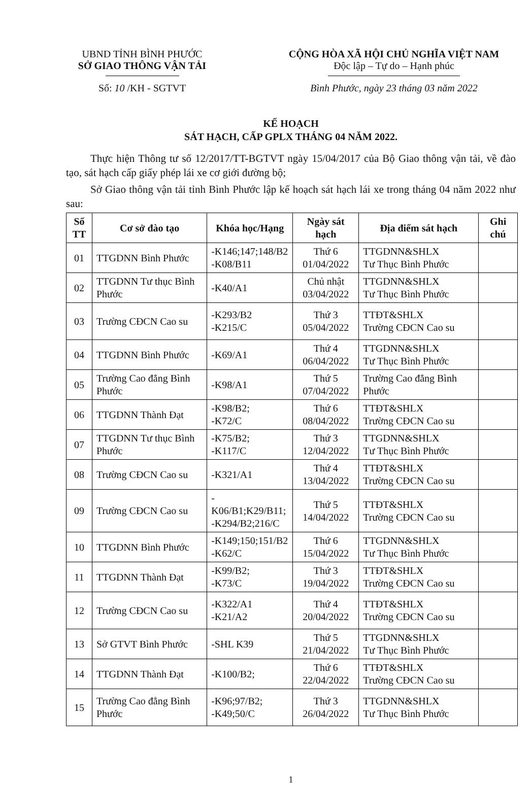UBND TỈNH BÌNH PHƯỚC
SỞ GIAO THÔNG VẬN TẢI
Số: 10 /KH - SGTVT
CỘNG HÒA XÃ HỘI CHỦ NGHĨA VIỆT NAM
Độc lập – Tự do – Hạnh phúc
Bình Phước, ngày 23 tháng 03 năm 2022
KẾ HOẠCH
SÁT HẠCH, CẤP GPLX THÁNG 04 NĂM 2022.
Thực hiện Thông tư số 12/2017/TT-BGTVT ngày 15/04/2017 của Bộ Giao thông vận tải, về đào tạo, sát hạch cấp giấy phép lái xe cơ giới đường bộ;
Sở Giao thông vận tải tỉnh Bình Phước lập kế hoạch sát hạch lái xe trong tháng 04 năm 2022 như sau:
| Số TT | Cơ sở đào tạo | Khóa học/Hạng | Ngày sát hạch | Địa điểm sát hạch | Ghi chú |
| --- | --- | --- | --- | --- | --- |
| 01 | TTGDNN Bình Phước | -K146;147;148/B2 -K08/B11 | Thứ 6 01/04/2022 | TTGDNN&SHLX Tư Thục Bình Phước | |
| 02 | TTGDNN Tư thục Bình Phước | -K40/A1 | Chủ nhật 03/04/2022 | TTGDNN&SHLX Tư Thục Bình Phước | |
| 03 | Trường CĐCN Cao su | -K293/B2 -K215/C | Thứ 3 05/04/2022 | TTĐT&SHLX Trường CĐCN Cao su | |
| 04 | TTGDNN Bình Phước | -K69/A1 | Thứ 4 06/04/2022 | TTGDNN&SHLX Tư Thục Bình Phước | |
| 05 | Trường Cao đẳng Bình Phước | -K98/A1 | Thứ 5 07/04/2022 | Trường Cao đẳng Bình Phước | |
| 06 | TTGDNN Thành Đạt | -K98/B2; -K72/C | Thứ 6 08/04/2022 | TTĐT&SHLX Trường CĐCN Cao su | |
| 07 | TTGDNN Tư thục Bình Phước | -K75/B2; -K117/C | Thứ 3 12/04/2022 | TTGDNN&SHLX Tư Thục Bình Phước | |
| 08 | Trường CĐCN Cao su | -K321/A1 | Thứ 4 13/04/2022 | TTĐT&SHLX Trường CĐCN Cao su | |
| 09 | Trường CĐCN Cao su | -K06/B1;K29/B11; -K294/B2;216/C | Thứ 5 14/04/2022 | TTĐT&SHLX Trường CĐCN Cao su | |
| 10 | TTGDNN Bình Phước | -K149;150;151/B2 -K62/C | Thứ 6 15/04/2022 | TTGDNN&SHLX Tư Thục Bình Phước | |
| 11 | TTGDNN Thành Đạt | -K99/B2; -K73/C | Thứ 3 19/04/2022 | TTĐT&SHLX Trường CĐCN Cao su | |
| 12 | Trường CĐCN Cao su | -K322/A1 -K21/A2 | Thứ 4 20/04/2022 | TTĐT&SHLX Trường CĐCN Cao su | |
| 13 | Sở GTVT Bình Phước | -SHL K39 | Thứ 5 21/04/2022 | TTGDNN&SHLX Tư Thục Bình Phước | |
| 14 | TTGDNN Thành Đạt | -K100/B2; | Thứ 6 22/04/2022 | TTĐT&SHLX Trường CĐCN Cao su | |
| 15 | Trường Cao đẳng Bình Phước | -K96;97/B2; -K49;50/C | Thứ 3 26/04/2022 | TTGDNN&SHLX Tư Thục Bình Phước | |
1